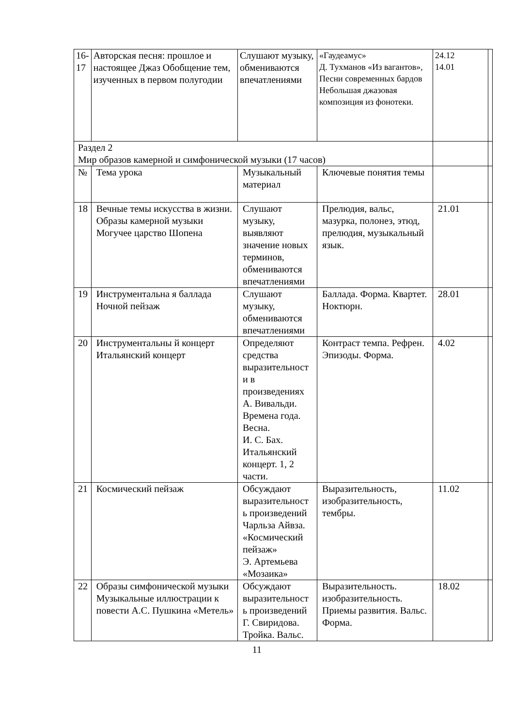| 16- 17 | Авторская песня: прошлое и настоящее Джаз Обобщение тем, изученных в первом полугодии | | Слушают музыку, обмениваются впечатлениями | «Гаудеамус» Д. Тухманов «Из вагантов», Песни современных бардов Небольшая джазовая композиция из фонотеки. | 24.12 14.01 | |
| Раздел 2 Мир образов камерной и симфонической музыки (17 часов) | | | | | | |
| № | | Тема урока | Музыкальный материал | Ключевые понятия темы | | |
| 18 | | Вечные темы искусства в жизни. Образы камерной музыки Могучее царство Шопена | Слушают музыку, выявляют значение новых терминов, обмениваются впечатлениями | Прелюдия, вальс, мазурка, полонез, этюд, прелюдия, музыкальный язык. | 21.01 | |
| 19 | | Инструментальна я баллада Ночной пейзаж | Слушают музыку, обмениваются впечатлениями | Баллада. Форма. Квартет. Ноктюрн. | 28.01 | |
| 20 | | Инструментальны й концерт Итальянский концерт | Определяют средства выразительност и в произведениях А. Вивальди. Времена года. Весна. И. С. Бах. Итальянский концерт. 1, 2 части. | Контраст темпа. Рефрен. Эпизоды. Форма. | 4.02 | |
| 21 | | Космический пейзаж | Обсуждают выразительност ь произведений Чарльза Айвза. «Космический пейзаж» Э. Артемьева «Мозаика» | Выразительность, изобразительность, тембры. | 11.02 | |
| 22 | | Образы симфонической музыки Музыкальные иллюстрации к повести А.С. Пушкина «Метель» | Обсуждают выразительност ь произведений Г. Свиридова. Тройка. Вальс. | Выразительность. изобразительность. Приемы развития. Вальс. Форма. | 18.02 | |
11